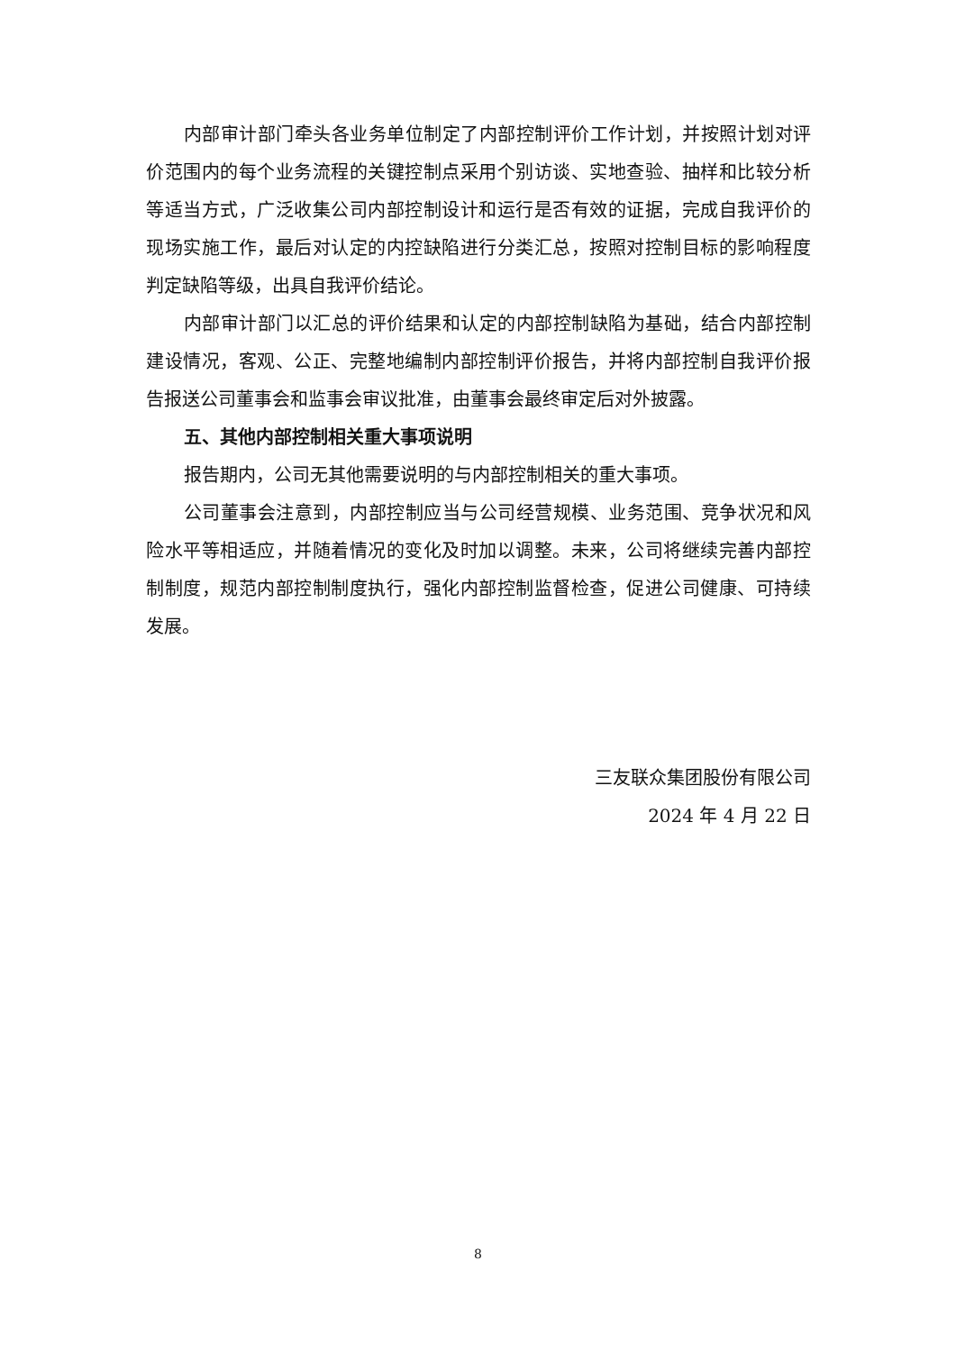内部审计部门牵头各业务单位制定了内部控制评价工作计划，并按照计划对评价范围内的每个业务流程的关键控制点采用个别访谈、实地查验、抽样和比较分析等适当方式，广泛收集公司内部控制设计和运行是否有效的证据，完成自我评价的现场实施工作，最后对认定的内控缺陷进行分类汇总，按照对控制目标的影响程度判定缺陷等级，出具自我评价结论。
内部审计部门以汇总的评价结果和认定的内部控制缺陷为基础，结合内部控制建设情况，客观、公正、完整地编制内部控制评价报告，并将内部控制自我评价报告报送公司董事会和监事会审议批准，由董事会最终审定后对外披露。
五、其他内部控制相关重大事项说明
报告期内，公司无其他需要说明的与内部控制相关的重大事项。
公司董事会注意到，内部控制应当与公司经营规模、业务范围、竞争状况和风险水平等相适应，并随着情况的变化及时加以调整。未来，公司将继续完善内部控制制度，规范内部控制制度执行，强化内部控制监督检查，促进公司健康、可持续发展。
三友联众集团股份有限公司
2024 年 4 月 22 日
8